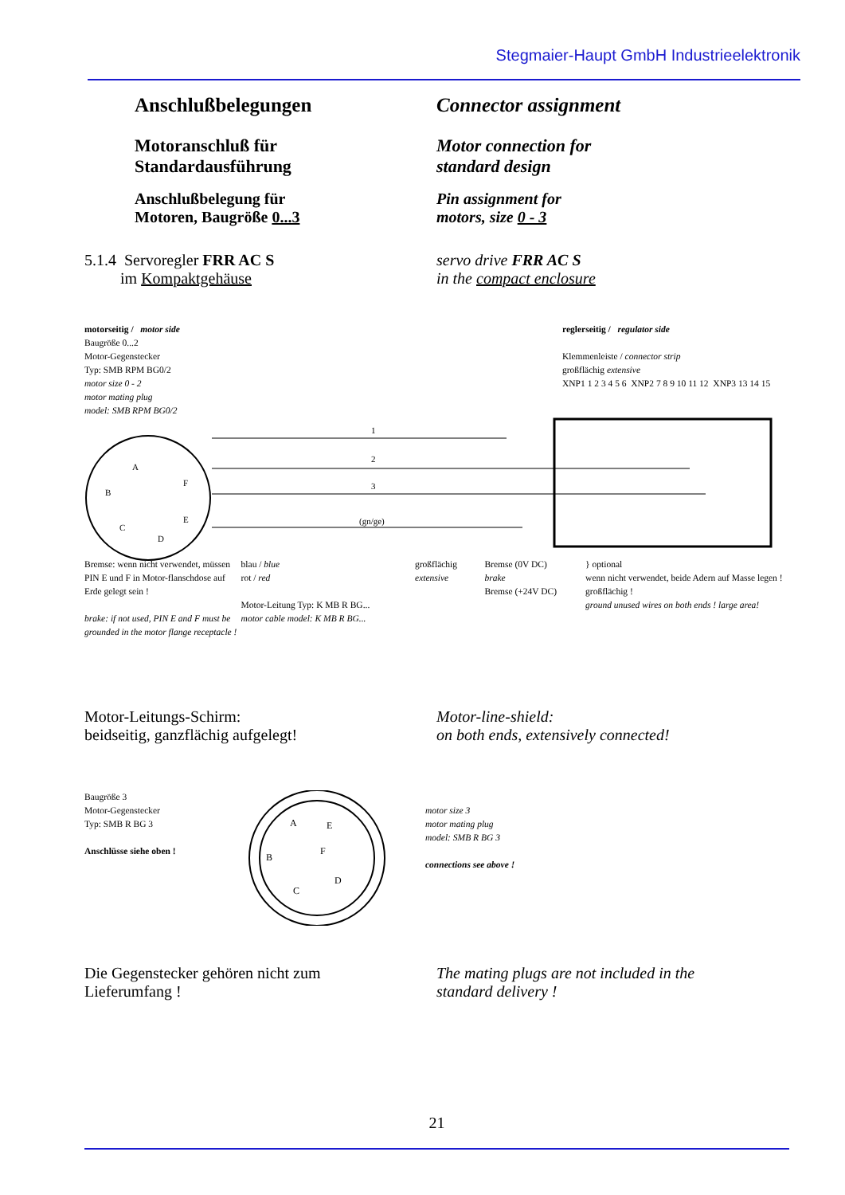Stegmaier-Haupt GmbH Industrieelektronik
Anschlußbelegungen Connector assignment
Motoranschluß für
Standardausführung
Motor connection for
standard design
Anschlußbelegung für
Motoren, Baugröße 0...3
Pin assignment for
motors, size 0 - 3
5.1.4 Servoregler FRR AC S
im Kompaktgehäuse
servo drive FRR AC S
in the compact enclosure
motorseitig / motor side
Baugröße 0...2
Motor-Gegenstecker
Typ: SMB RPM BG0/2
motor size 0 - 2
motor mating plug
model: SMB RPM BG0/2
reglerseitig / regulator side
Klemmenleiste / connector strip
großflächig extensive
XNP1 1 2 3 4 5 6 XNP2 7 8 9 10 11 12 XNP3 13 14 15
1
2
3
(gn/ge)
A
B
C
D
E
F
Bremse: wenn nicht verwendet, müssen PIN E und F in Motor-flanschdose auf Erde gelegt sein !
brake: if not used, PIN E and F must be grounded in the motor flange receptacle !
blau / blue
rot / red
Motor-Leitung Typ: K MB R BG...
motor cable model: K MB R BG...
großflächig extensive
Bremse (0V DC)
brake
Bremse (+24V DC)
} optional
wenn nicht verwendet, beide Adern auf Masse legen ! großflächig !
ground unused wires on both ends ! large area!
Motor-Leitungs-Schirm:
beidseitig, ganzflächig aufgelegt!
Motor-line-shield:
on both ends, extensively connected!
Baugröße 3
Motor-Gegenstecker
Typ: SMB R BG 3
Anschlüsse siehe oben !
A
E
F
B
D
C
motor size 3
motor mating plug
model: SMB R BG 3
connections see above !
Die Gegenstecker gehören nicht zum
Lieferumfang !
The mating plugs are not included in the
standard delivery !
21